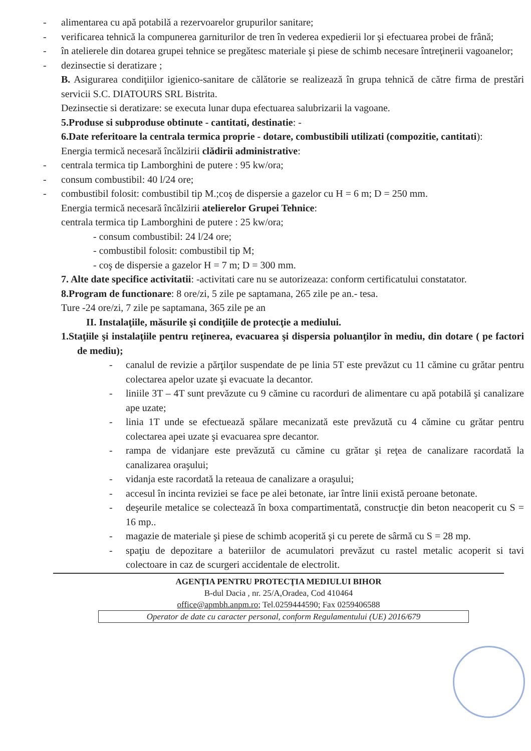- alimentarea cu apă potabilă a rezervoarelor grupurilor sanitare;
- verificarea tehnică la compunerea garniturilor de tren în vederea expedierii lor şi efectuarea probei de frână;
- în atelierele din dotarea grupei tehnice se pregătesc materiale şi piese de schimb necesare întreţinerii vagoanelor;
- dezinsectie si deratizare ;
B. Asigurarea condiţiilor igienico-sanitare de călătorie se realizează în grupa tehnică de către firma de prestări servicii S.C. DIATOURS SRL Bistrita.
Dezinsectie si deratizare: se executa lunar dupa efectuarea salubrizarii la vagoane.
5.Produse si subproduse obtinute - cantitati, destinatie: -
6.Date referitoare la centrala termica proprie - dotare, combustibili utilizati (compozitie, cantitati):
Energia termică necesară încălzirii clădirii administrative:
- centrala termica tip Lamborghini de putere : 95 kw/ora;
- consum combustibil: 40 l/24 ore;
- combustibil folosit: combustibil tip M.;coş de dispersie a gazelor cu H = 6 m; D = 250 mm.
Energia termică necesară încălzirii atelierelor Grupei Tehnice:
centrala termica tip Lamborghini de putere : 25 kw/ora;
- consum combustibil: 24 l/24 ore;
- combustibil folosit: combustibil tip M;
- coş de dispersie a gazelor H = 7 m; D = 300 mm.
7. Alte date specifice activitatii: -activitati care nu se autorizeaza: conform certificatului constatator.
8.Program de functionare: 8 ore/zi, 5 zile pe saptamana, 265 zile pe an.- tesa.
Ture -24 ore/zi, 7 zile pe saptamana, 365 zile pe an
II. Instalaţiile, măsurile şi condiţiile de protecţie a mediului.
1.Staţiile şi instalaţiile pentru reţinerea, evacuarea şi dispersia poluanţilor în mediu, din dotare ( pe factori de mediu);
- canalul de revizie a părţilor suspendate de pe linia 5T este prevăzut cu 11 cămine cu grătar pentru colectarea apelor uzate şi evacuate la decantor.
- liniile 3T – 4T sunt prevăzute cu 9 cămine cu racorduri de alimentare cu apă potabilă şi canalizare ape uzate;
- linia 1T unde se efectuează spălare mecanizată este prevăzută cu 4 cămine cu grătar pentru colectarea apei uzate şi evacuarea spre decantor.
- rampa de vidanjare este prevăzută cu cămine cu grătar şi reţea de canalizare racordată la canalizarea oraşului;
- vidanja este racordată la reteaua de canalizare a oraşului;
- accesul în incinta reviziei se face pe alei betonate, iar între linii există peroane betonate.
- deşeurile metalice se colectează în boxa compartimentată, construcţie din beton neacoperit cu S = 16 mp..
- magazie de materiale şi piese de schimb acoperită şi cu perete de sârmă cu S = 28 mp.
- spaţiu de depozitare a bateriilor de acumulatori prevăzut cu rastel metalic acoperit si tavi colectoare in caz de scurgeri accidentale de electrolit.
AGENŢIA PENTRU PROTECŢIA MEDIULUI BIHOR
B-dul Dacia , nr. 25/A,Oradea, Cod 410464
office@apmbh.anpm.ro; Tel.0259444590; Fax 0259406588
Operator de date cu caracter personal, conform Regulamentului (UE) 2016/679